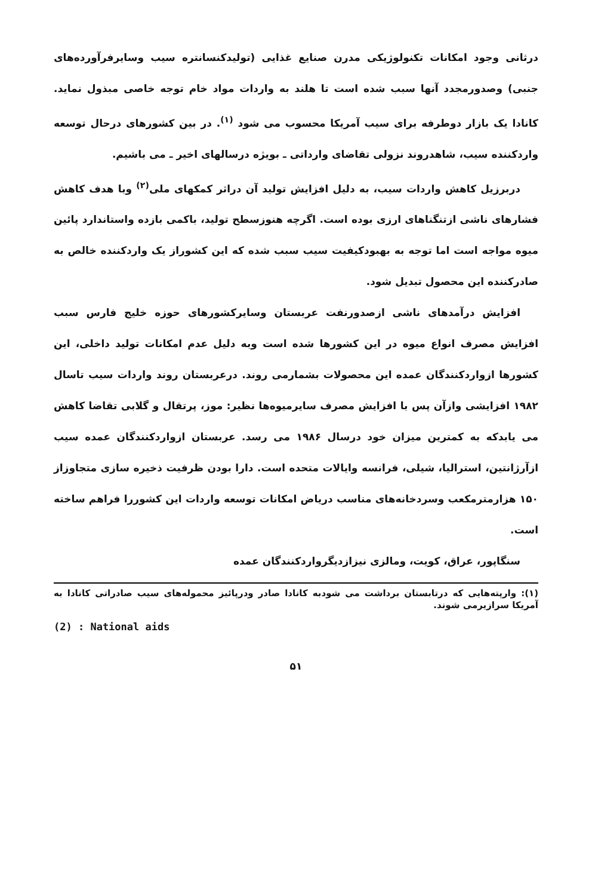درثانی وجود امکانات تکنولوژیکی مدرن صنایع غذایی (تولیدکنسانتره سیب وسایرفرآورده‌های جنبی) وصدورمجدد آنها سبب شده است تا هلند به واردات مواد خام توجه خاصی مبذول نماید. کانادا یک بازار دوطرفه برای سیب آمریکا محسوب می شود <sup>(۱)</sup>. در بین کشورهای درحال توسعه واردکننده سیب، شاهدروند نزولی تقاضای وارداتی ـ بویژه درسالهای اخیر ـ می باشیم.
دربرزیل کاهش واردات سیب، به دلیل افزایش تولید آن دراثر کمکهای ملی<sup>(۲)</sup> وبا هدف کاهش فشارهای ناشی ازتنگناهای ارزی بوده است. اگرچه هنوزسطح تولید، باکمی بازده واستاندارد پائین میوه مواجه است اما توجه به بهبودکیفیت سیب سبب شده که این کشوراز یک واردکننده خالص به صادرکننده این محصول تبدیل شود.
افزایش درآمدهای ناشی ازصدورنفت عربستان وسایرکشورهای حوزه خلیج فارس سبب افزایش مصرف انواع میوه در این کشورها شده است وبه دلیل عدم امکانات تولید داخلی، این کشورها ازواردکنندگان عمده این محصولات بشمارمی روند. درعربستان روند واردات سیب تاسال ۱۹۸۲ افزایشی وازآن پس با افزایش مصرف سایرمیوه‌ها نظیر: موز، پرتقال و گلابی تقاضا کاهش می یابدکه به کمترین میزان خود درسال ۱۹۸۶ می رسد. عربستان ازواردکنندگان عمده سیب ازآرژانتین، استرالیا، شیلی، فرانسه وایالات متحده است. دارا بودن ظرفیت ذخیره سازی متجاوزاز ۱۵۰ هزارمترمکعب وسردخانه‌های مناسب دریاض امکانات توسعه واردات این کشوررا فراهم ساخته است.
سنگاپور، عراق، کویت، ومالزی نیزازدیگرواردکنندگان عمده
(۱): وارپته‌هایی که درتابستان برداشت می شودبه کانادا صادر ودرپائیز محموله‌های سیب صادراتی کانادا به آمریکا سرازیرمی شوند.
(2) : National aids
۵۱